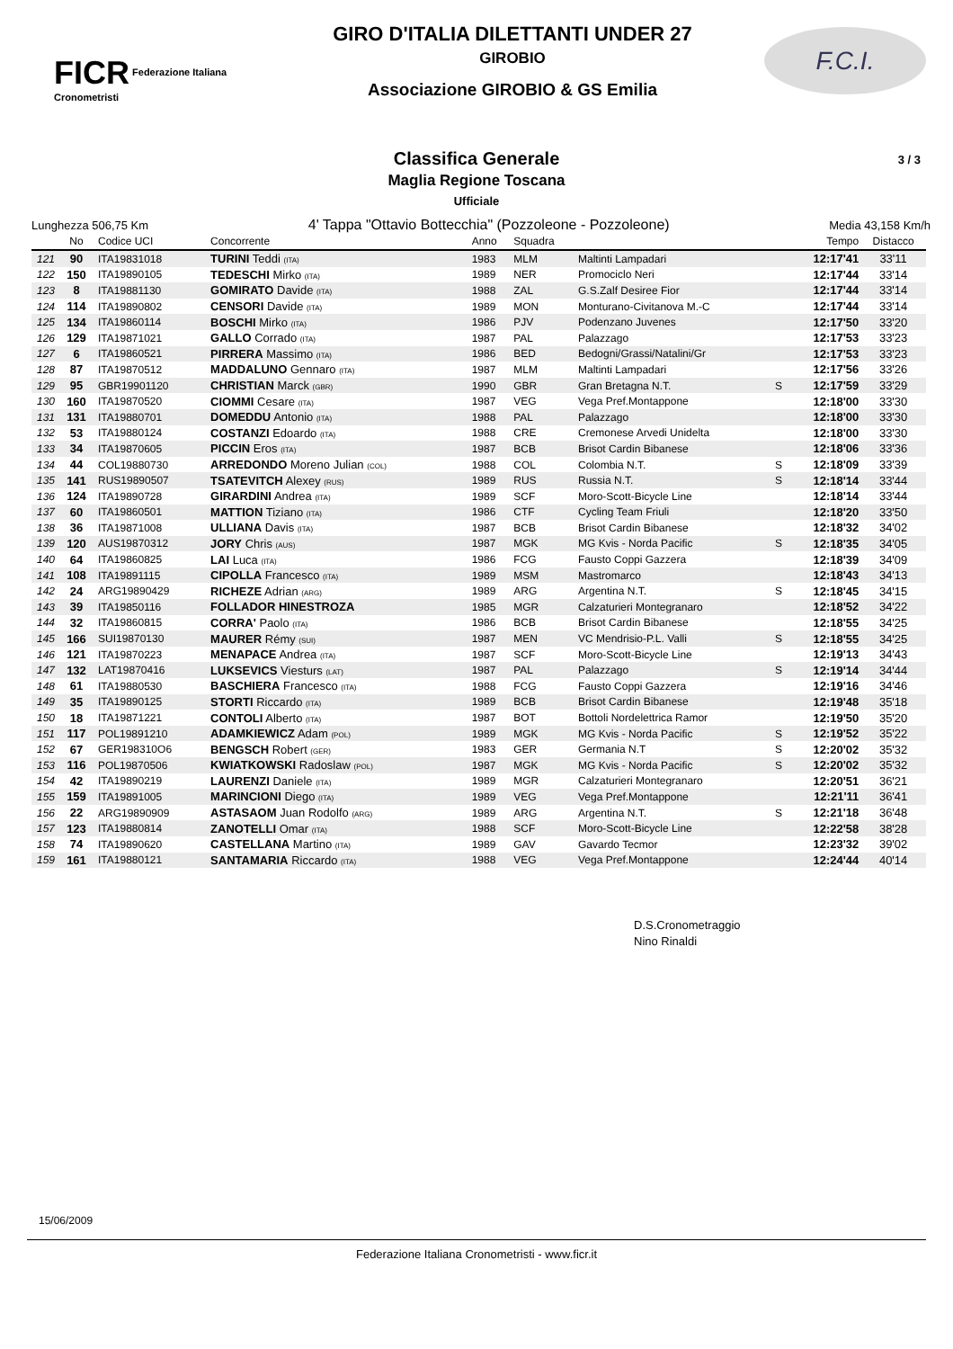FICR Federazione Italiana Cronometristi
GIRO D'ITALIA DILETTANTI UNDER 27
GIROBIO
Associazione GIROBIO & GS Emilia
F.C.I.
Classifica Generale
Maglia Regione Toscana
Ufficiale
3 / 3
Lunghezza 506,75 Km 4' Tappa "Ottavio Bottecchia" (Pozzoleone - Pozzoleone) Media 43,158 Km/h
| | No | Codice UCI | Concorrente | Anno | Squadra | | | Tempo | Distacco |
| --- | --- | --- | --- | --- | --- | --- | --- | --- | --- |
| 121 | 90 | ITA19831018 | TURINI Teddi (ITA) | 1983 | MLM | Maltinti Lampadari | | 12:17'41 | 33'11 |
| 122 | 150 | ITA19890105 | TEDESCHI Mirko (ITA) | 1989 | NER | Promociclo Neri | | 12:17'44 | 33'14 |
| 123 | 8 | ITA19881130 | GOMIRATO Davide (ITA) | 1988 | ZAL | G.S.Zalf Desiree Fior | | 12:17'44 | 33'14 |
| 124 | 114 | ITA19890802 | CENSORI Davide (ITA) | 1989 | MON | Monturano-Civitanova M.-C | | 12:17'44 | 33'14 |
| 125 | 134 | ITA19860114 | BOSCHI Mirko (ITA) | 1986 | PJV | Podenzano Juvenes | | 12:17'50 | 33'20 |
| 126 | 129 | ITA19871021 | GALLO Corrado (ITA) | 1987 | PAL | Palazzago | | 12:17'53 | 33'23 |
| 127 | 6 | ITA19860521 | PIRRERA Massimo (ITA) | 1986 | BED | Bedogni/Grassi/Natalini/Gr | | 12:17'53 | 33'23 |
| 128 | 87 | ITA19870512 | MADDALUNO Gennaro (ITA) | 1987 | MLM | Maltinti Lampadari | | 12:17'56 | 33'26 |
| 129 | 95 | GBR19901120 | CHRISTIAN Marck (GBR) | 1990 | GBR | Gran Bretagna N.T. | S | 12:17'59 | 33'29 |
| 130 | 160 | ITA19870520 | CIOMMI Cesare (ITA) | 1987 | VEG | Vega Pref.Montappone | | 12:18'00 | 33'30 |
| 131 | 131 | ITA19880701 | DOMEDDU Antonio (ITA) | 1988 | PAL | Palazzago | | 12:18'00 | 33'30 |
| 132 | 53 | ITA19880124 | COSTANZI Edoardo (ITA) | 1988 | CRE | Cremonese Arvedi Unidelta | | 12:18'00 | 33'30 |
| 133 | 34 | ITA19870605 | PICCIN Eros (ITA) | 1987 | BCB | Brisot Cardin Bibanese | | 12:18'06 | 33'36 |
| 134 | 44 | COL19880730 | ARREDONDO Moreno Julian (COL) | 1988 | COL | Colombia N.T. | S | 12:18'09 | 33'39 |
| 135 | 141 | RUS19890507 | TSATEVITCH Alexey (RUS) | 1989 | RUS | Russia N.T. | S | 12:18'14 | 33'44 |
| 136 | 124 | ITA19890728 | GIRARDINI Andrea (ITA) | 1989 | SCF | Moro-Scott-Bicycle Line | | 12:18'14 | 33'44 |
| 137 | 60 | ITA19860501 | MATTION Tiziano (ITA) | 1986 | CTF | Cycling Team Friuli | | 12:18'20 | 33'50 |
| 138 | 36 | ITA19871008 | ULLIANA Davis (ITA) | 1987 | BCB | Brisot Cardin Bibanese | | 12:18'32 | 34'02 |
| 139 | 120 | AUS19870312 | JORY Chris (AUS) | 1987 | MGK | MG Kvis - Norda Pacific | S | 12:18'35 | 34'05 |
| 140 | 64 | ITA19860825 | LAI Luca (ITA) | 1986 | FCG | Fausto Coppi Gazzera | | 12:18'39 | 34'09 |
| 141 | 108 | ITA19891115 | CIPOLLA Francesco (ITA) | 1989 | MSM | Mastromarco | | 12:18'43 | 34'13 |
| 142 | 24 | ARG19890429 | RICHEZE Adrian (ARG) | 1989 | ARG | Argentina N.T. | S | 12:18'45 | 34'15 |
| 143 | 39 | ITA19850116 | FOLLADOR HINESTROZA | 1985 | MGR | Calzaturieri Montegranaro | | 12:18'52 | 34'22 |
| 144 | 32 | ITA19860815 | CORRA' Paolo (ITA) | 1986 | BCB | Brisot Cardin Bibanese | | 12:18'55 | 34'25 |
| 145 | 166 | SUI19870130 | MAURER Rémy (SUI) | 1987 | MEN | VC Mendrisio-P.L. Valli | S | 12:18'55 | 34'25 |
| 146 | 121 | ITA19870223 | MENAPACE Andrea (ITA) | 1987 | SCF | Moro-Scott-Bicycle Line | | 12:19'13 | 34'43 |
| 147 | 132 | LAT19870416 | LUKSEVICS Viesturs (LAT) | 1987 | PAL | Palazzago | S | 12:19'14 | 34'44 |
| 148 | 61 | ITA19880530 | BASCHIERA Francesco (ITA) | 1988 | FCG | Fausto Coppi Gazzera | | 12:19'16 | 34'46 |
| 149 | 35 | ITA19890125 | STORTI Riccardo (ITA) | 1989 | BCB | Brisot Cardin Bibanese | | 12:19'48 | 35'18 |
| 150 | 18 | ITA19871221 | CONTOLI Alberto (ITA) | 1987 | BOT | Bottoli Nordelettrica Ramor | | 12:19'50 | 35'20 |
| 151 | 117 | POL19891210 | ADAMKIEWICZ Adam (POL) | 1989 | MGK | MG Kvis - Norda Pacific | S | 12:19'52 | 35'22 |
| 152 | 67 | GER198310O6 | BENGSCH Robert (GER) | 1983 | GER | Germania N.T | S | 12:20'02 | 35'32 |
| 153 | 116 | POL19870506 | KWIATKOWSKI Radoslaw (POL) | 1987 | MGK | MG Kvis - Norda Pacific | S | 12:20'02 | 35'32 |
| 154 | 42 | ITA19890219 | LAURENZI Daniele (ITA) | 1989 | MGR | Calzaturieri Montegranaro | | 12:20'51 | 36'21 |
| 155 | 159 | ITA19891005 | MARINCIONI Diego (ITA) | 1989 | VEG | Vega Pref.Montappone | | 12:21'11 | 36'41 |
| 156 | 22 | ARG19890909 | ASTASAOM Juan Rodolfo (ARG) | 1989 | ARG | Argentina N.T. | S | 12:21'18 | 36'48 |
| 157 | 123 | ITA19880814 | ZANOTELLI Omar (ITA) | 1988 | SCF | Moro-Scott-Bicycle Line | | 12:22'58 | 38'28 |
| 158 | 74 | ITA19890620 | CASTELLANA Martino (ITA) | 1989 | GAV | Gavardo Tecmor | | 12:23'32 | 39'02 |
| 159 | 161 | ITA19880121 | SANTAMARIA Riccardo (ITA) | 1988 | VEG | Vega Pref.Montappone | | 12:24'44 | 40'14 |
D.S.Cronometraggio
Nino Rinaldi
15/06/2009
Federazione Italiana Cronometristi - www.ficr.it